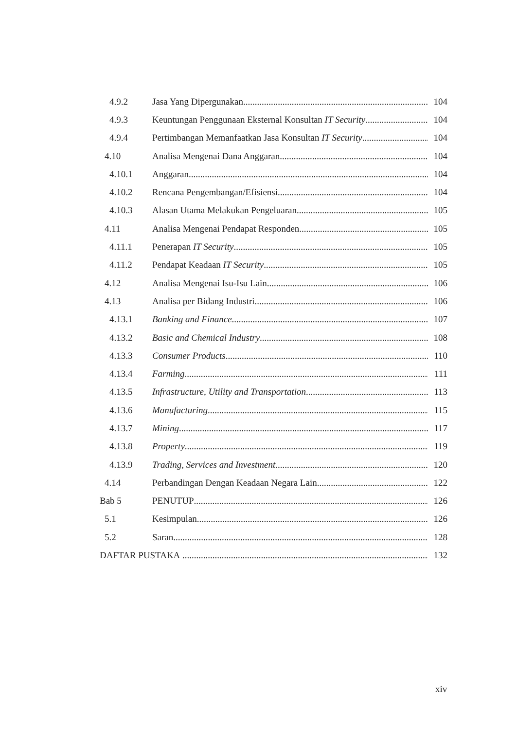4.9.2 Jasa Yang Dipergunakan 104
4.9.3 Keuntungan Penggunaan Eksternal Konsultan IT Security 104
4.9.4 Pertimbangan Memanfaatkan Jasa Konsultan IT Security 104
4.10 Analisa Mengenai Dana Anggaran 104
4.10.1 Anggaran 104
4.10.2 Rencana Pengembangan/Efisiensi 104
4.10.3 Alasan Utama Melakukan Pengeluaran 105
4.11 Analisa Mengenai Pendapat Responden 105
4.11.1 Penerapan IT Security 105
4.11.2 Pendapat Keadaan IT Security 105
4.12 Analisa Mengenai Isu-Isu Lain 106
4.13 Analisa per Bidang Industri 106
4.13.1 Banking and Finance 107
4.13.2 Basic and Chemical Industry 108
4.13.3 Consumer Products 110
4.13.4 Farming 111
4.13.5 Infrastructure, Utility and Transportation 113
4.13.6 Manufacturing 115
4.13.7 Mining 117
4.13.8 Property 119
4.13.9 Trading, Services and Investment 120
4.14 Perbandingan Dengan Keadaan Negara Lain 122
Bab 5 PENUTUP 126
5.1 Kesimpulan 126
5.2 Saran 128
DAFTAR PUSTAKA 132
xiv